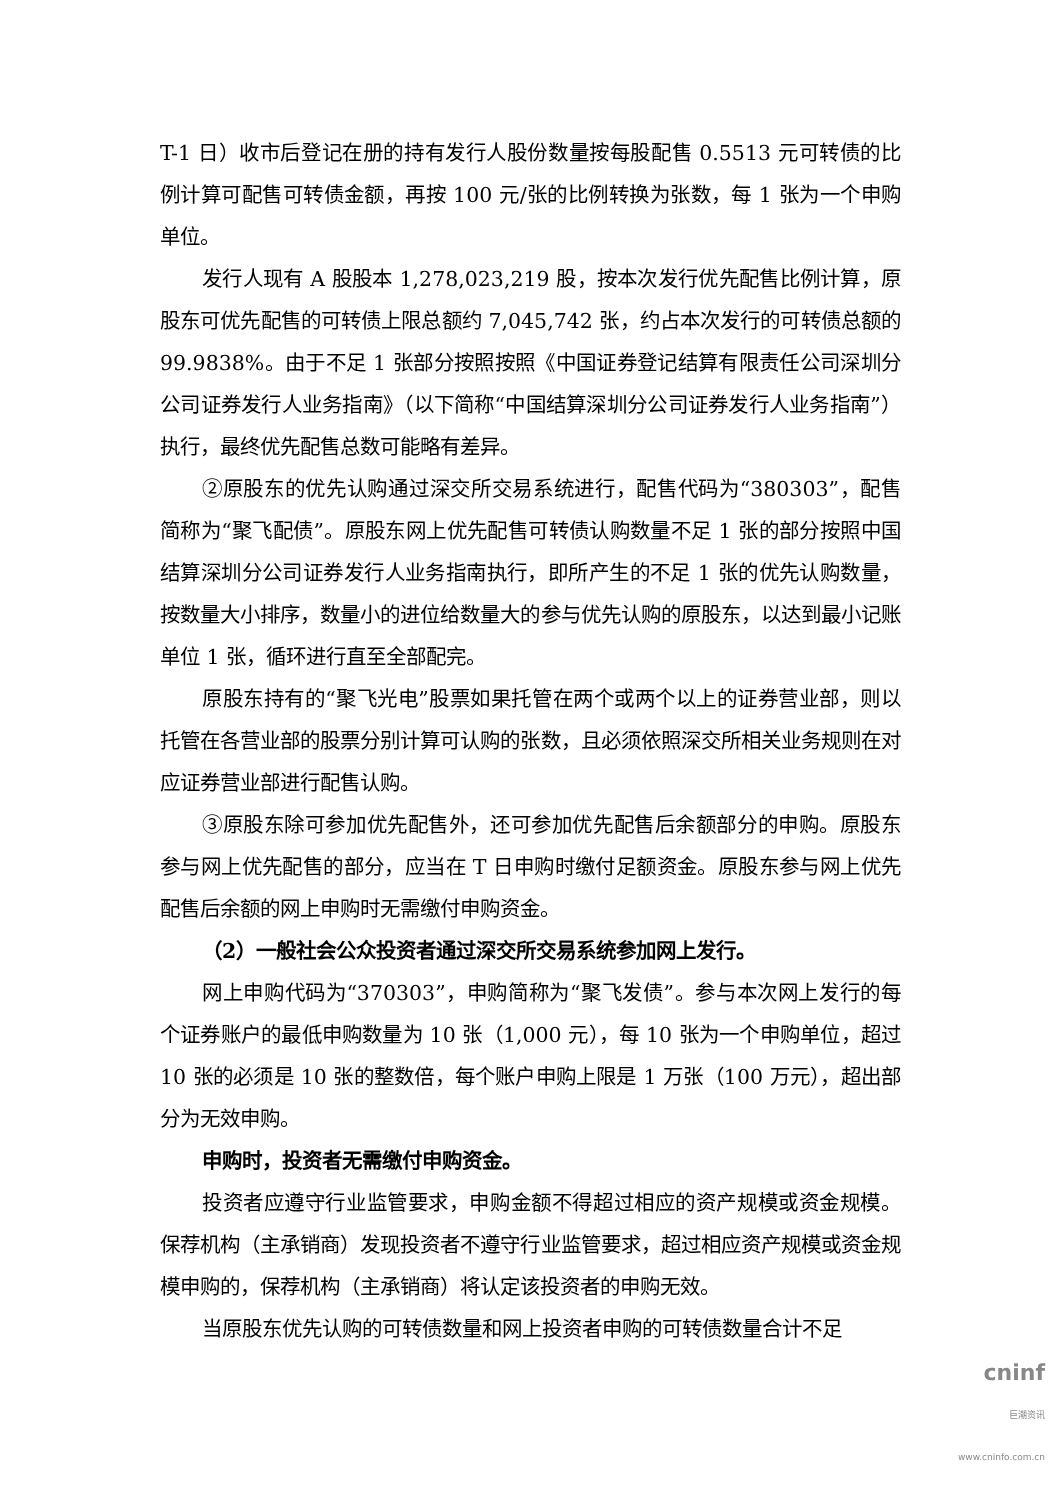T-1 日）收市后登记在册的持有发行人股份数量按每股配售 0.5513 元可转债的比例计算可配售可转债金额，再按 100 元/张的比例转换为张数，每 1 张为一个申购单位。
发行人现有 A 股股本 1,278,023,219 股，按本次发行优先配售比例计算，原股东可优先配售的可转债上限总额约 7,045,742 张，约占本次发行的可转债总额的 99.9838%。由于不足 1 张部分按照按照《中国证券登记结算有限责任公司深圳分公司证券发行人业务指南》（以下简称“中国结算深圳分公司证券发行人业务指南”）执行，最终优先配售总数可能略有差异。
②原股东的优先认购通过深交所交易系统进行，配售代码为“380303”，配售简称为“聚飞配债”。原股东网上优先配售可转债认购数量不足 1 张的部分按照中国结算深圳分公司证券发行人业务指南执行，即所产生的不足 1 张的优先认购数量，按数量大小排序，数量小的进位给数量大的参与优先认购的原股东，以达到最小记账单位 1 张，循环进行直至全部配完。
原股东持有的“聚飞光电”股票如果托管在两个或两个以上的证券营业部，则以托管在各营业部的股票分别计算可认购的张数，且必须依照深交所相关业务规则在对应证券营业部进行配售认购。
③原股东除可参加优先配售外，还可参加优先配售后余额部分的申购。原股东参与网上优先配售的部分，应当在 T 日申购时缴付足额资金。原股东参与网上优先配售后余额的网上申购时无需缴付申购资金。
（2）一般社会公众投资者通过深交所交易系统参加网上发行。
网上申购代码为“370303”，申购简称为“聚飞发债”。参与本次网上发行的每个证券账户的最低申购数量为 10 张（1,000 元），每 10 张为一个申购单位，超过 10 张的必须是 10 张的整数倍，每个账户申购上限是 1 万张（100 万元），超出部分为无效申购。
申购时，投资者无需缴付申购资金。
投资者应遵守行业监管要求，申购金额不得超过相应的资产规模或资金规模。保荐机构（主承销商）发现投资者不遵守行业监管要求，超过相应资产规模或资金规模申购的，保荐机构（主承销商）将认定该投资者的申购无效。
当原股东优先认购的可转债数量和网上投资者申购的可转债数量合计不足
cninf
巨潮资讯
www.cninfo.com.cn